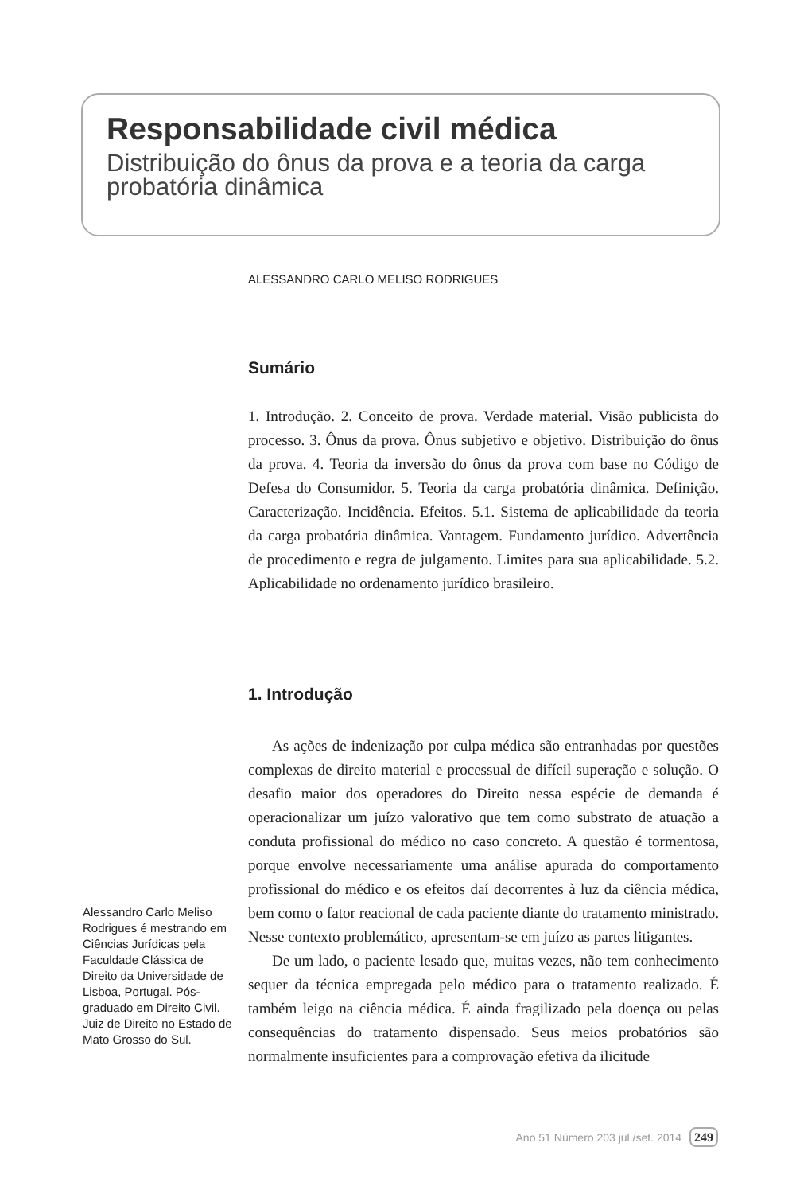Responsabilidade civil médica
Distribuição do ônus da prova e a teoria da carga probatória dinâmica
ALESSANDRO CARLO MELISO RODRIGUES
Sumário
1. Introdução. 2. Conceito de prova. Verdade material. Visão publicista do processo. 3. Ônus da prova. Ônus subjetivo e objetivo. Distribuição do ônus da prova. 4. Teoria da inversão do ônus da prova com base no Código de Defesa do Consumidor. 5. Teoria da carga probatória dinâmica. Definição. Caracterização. Incidência. Efeitos. 5.1. Sistema de aplicabilidade da teoria da carga probatória dinâmica. Vantagem. Fundamento jurídico. Advertência de procedimento e regra de julgamento. Limites para sua aplicabilidade. 5.2. Aplicabilidade no ordenamento jurídico brasileiro.
1. Introdução
As ações de indenização por culpa médica são entranhadas por questões complexas de direito material e processual de difícil superação e solução. O desafio maior dos operadores do Direito nessa espécie de demanda é operacionalizar um juízo valorativo que tem como substrato de atuação a conduta profissional do médico no caso concreto. A questão é tormentosa, porque envolve necessariamente uma análise apurada do comportamento profissional do médico e os efeitos daí decorrentes à luz da ciência médica, bem como o fator reacional de cada paciente diante do tratamento ministrado. Nesse contexto problemático, apresentam-se em juízo as partes litigantes.
De um lado, o paciente lesado que, muitas vezes, não tem conhecimento sequer da técnica empregada pelo médico para o tratamento realizado. É também leigo na ciência médica. É ainda fragilizado pela doença ou pelas consequências do tratamento dispensado. Seus meios probatórios são normalmente insuficientes para a comprovação efetiva da ilicitude
Alessandro Carlo Meliso Rodrigues é mestrando em Ciências Jurídicas pela Faculdade Clássica de Direito da Universidade de Lisboa, Portugal. Pós-graduado em Direito Civil. Juiz de Direito no Estado de Mato Grosso do Sul.
Ano 51 Número 203 jul./set. 2014 249